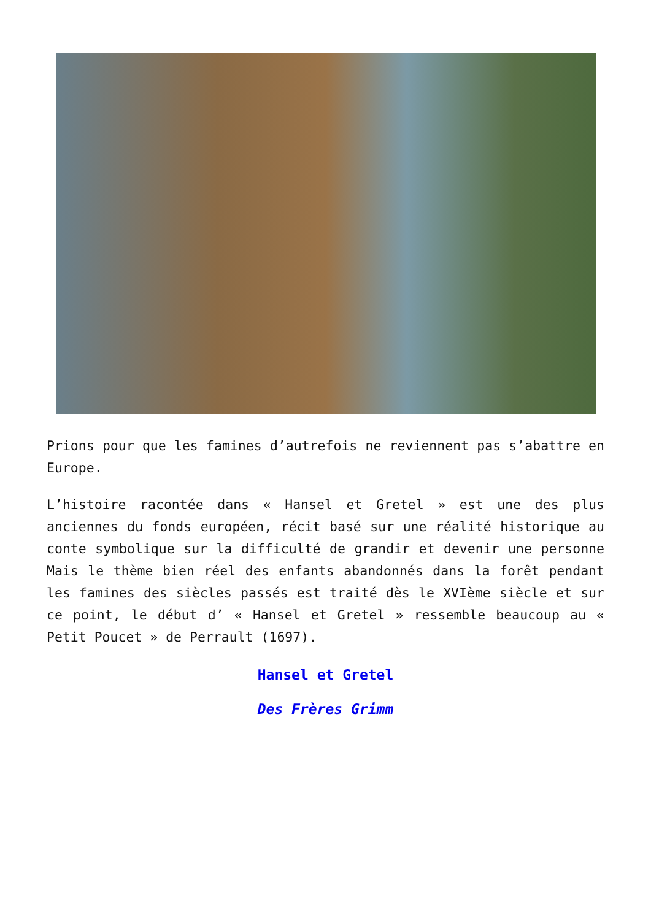Prions pour que les famines d’autrefois ne reviennent pas s’abattre en Europe.
L’histoire racontée dans « Hansel et Gretel » est une des plus anciennes du fonds européen, récit basé sur une réalité historique au conte symbolique sur la difficulté de grandir et devenir une personne Mais le thème bien réel des enfants abandonnés dans la forêt pendant les famines des siècles passés est traité dès le XVIème siècle et sur ce point, le début d’ « Hansel et Gretel » ressemble beaucoup au « Petit Poucet » de Perrault (1697).
Hansel et Gretel
Des Frères Grimm